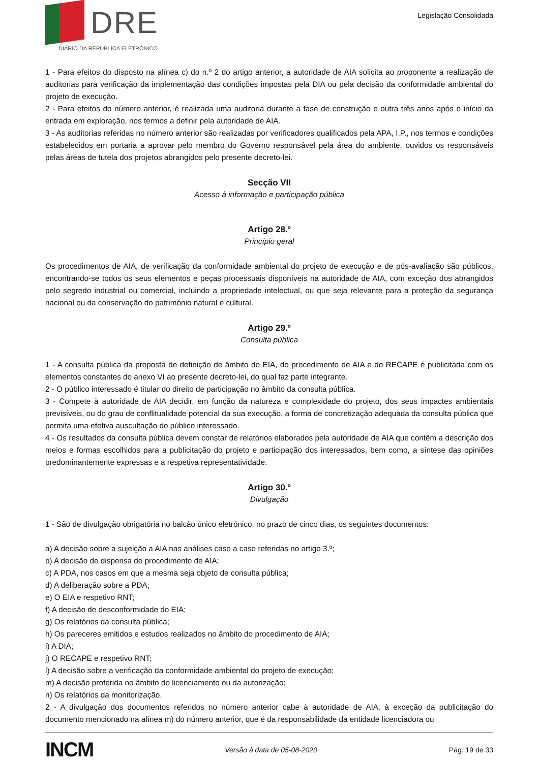DRE
DIÁRIO DA REPÚBLICA ELETRÓNICO
Legislação Consolidada
1 - Para efeitos do disposto na alínea c) do n.º 2 do artigo anterior, a autoridade de AIA solicita ao proponente a realização de auditorias para verificação da implementação das condições impostas pela DIA ou pela decisão da conformidade ambiental do projeto de execução.
2 - Para efeitos do número anterior, é realizada uma auditoria durante a fase de construção e outra três anos após o início da entrada em exploração, nos termos a definir pela autoridade de AIA.
3 - As auditorias referidas no número anterior são realizadas por verificadores qualificados pela APA, I.P., nos termos e condições estabelecidos em portaria a aprovar pelo membro do Governo responsável pela área do ambiente, ouvidos os responsáveis pelas áreas de tutela dos projetos abrangidos pelo presente decreto-lei.
Secção VII
Acesso à informação e participação pública
Artigo 28.º
Princípio geral
Os procedimentos de AIA, de verificação da conformidade ambiental do projeto de execução e de pós-avaliação são públicos, encontrando-se todos os seus elementos e peças processuais disponíveis na autoridade de AIA, com exceção dos abrangidos pelo segredo industrial ou comercial, incluindo a propriedade intelectual, ou que seja relevante para a proteção da segurança nacional ou da conservação do património natural e cultural.
Artigo 29.º
Consulta pública
1 - A consulta pública da proposta de definição de âmbito do EIA, do procedimento de AIA e do RECAPE é publicitada com os elementos constantes do anexo VI ao presente decreto-lei, do qual faz parte integrante.
2 - O público interessado é titular do direito de participação no âmbito da consulta pública.
3 - Compete à autoridade de AIA decidir, em função da natureza e complexidade do projeto, dos seus impactes ambientais previsíveis, ou do grau de conflitualidade potencial da sua execução, a forma de concretização adequada da consulta pública que permita uma efetiva auscultação do público interessado.
4 - Os resultados da consulta pública devem constar de relatórios elaborados pela autoridade de AIA que contêm a descrição dos meios e formas escolhidos para a publicitação do projeto e participação dos interessados, bem como, a síntese das opiniões predominantemente expressas e a respetiva representatividade.
Artigo 30.º
Divulgação
1 - São de divulgação obrigatória no balcão único eletrónico, no prazo de cinco dias, os seguintes documentos:
a) A decisão sobre a sujeição a AIA nas análises caso a caso referidas no artigo 3.º;
b) A decisão de dispensa de procedimento de AIA;
c) A PDA, nos casos em que a mesma seja objeto de consulta pública;
d) A deliberação sobre a PDA;
e) O EIA e respetivo RNT;
f) A decisão de desconformidade do EIA;
g) Os relatórios da consulta pública;
h) Os pareceres emitidos e estudos realizados no âmbito do procedimento de AIA;
i) A DIA;
j) O RECAPE e respetivo RNT;
l) A decisão sobre a verificação da conformidade ambiental do projeto de execução;
m) A decisão proferida no âmbito do licenciamento ou da autorização;
n) Os relatórios da monitorização.
2 - A divulgação dos documentos referidos no número anterior cabe à autoridade de AIA, à exceção da publicitação do documento mencionado na alínea m) do número anterior, que é da responsabilidade da entidade licenciadora ou
INCM Versão à data de 05-08-2020 Pág. 19 de 33